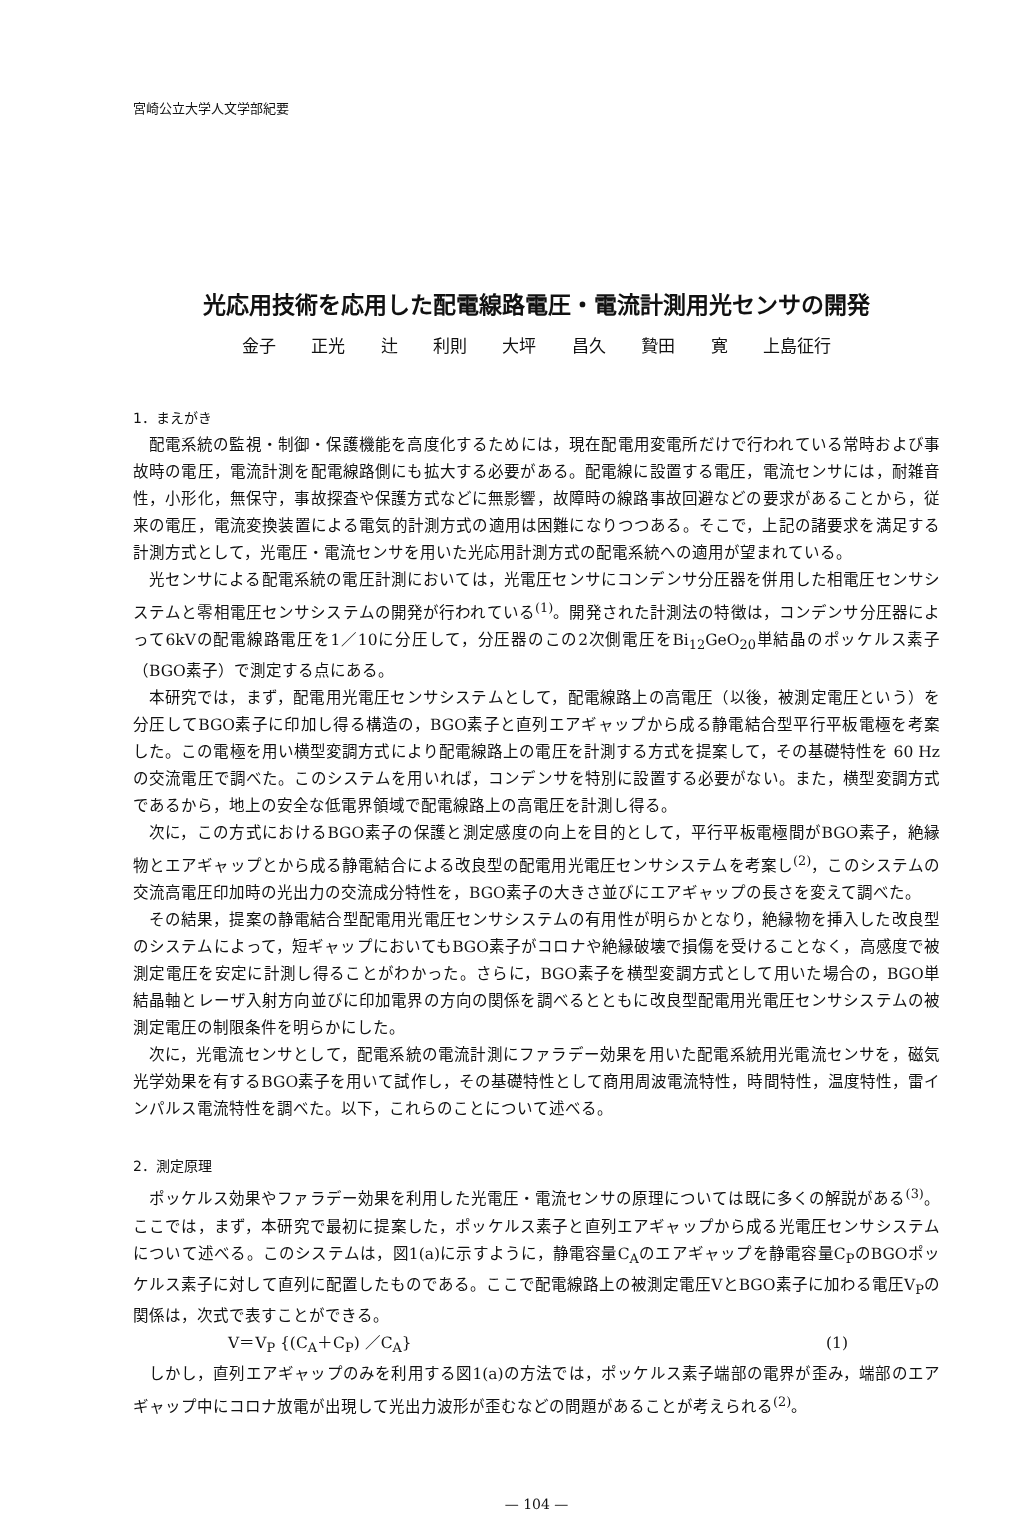宮崎公立大学人文学部紀要
光応用技術を応用した配電線路電圧・電流計測用光センサの開発
金子 正光 辻 利則 大坪 昌久 贄田 寛 上島征行
1．まえがき
配電系統の監視・制御・保護機能を高度化するためには，現在配電用変電所だけで行われている常時および事故時の電圧，電流計測を配電線路側にも拡大する必要がある。配電線に設置する電圧，電流センサには，耐雑音性，小形化，無保守，事故探査や保護方式などに無影響，故障時の線路事故回避などの要求があることから，従来の電圧，電流変換装置による電気的計測方式の適用は困難になりつつある。そこで，上記の諸要求を満足する計測方式として，光電圧・電流センサを用いた光応用計測方式の配電系統への適用が望まれている。
光センサによる配電系統の電圧計測においては，光電圧センサにコンデンサ分圧器を併用した相電圧センサシステムと零相電圧センサシステムの開発が行われている<sup>(1)</sup>。開発された計測法の特徴は，コンデンサ分圧器によって6kVの配電線路電圧を1／10に分圧して，分圧器のこの2次側電圧をBi<sub>12</sub>GeO<sub>20</sub>単結晶のポッケルス素子（BGO素子）で測定する点にある。
本研究では，まず，配電用光電圧センサシステムとして，配電線路上の高電圧（以後，被測定電圧という）を分圧してBGO素子に印加し得る構造の，BGO素子と直列エアギャップから成る静電結合型平行平板電極を考案した。この電極を用い横型変調方式により配電線路上の電圧を計測する方式を提案して，その基礎特性を 60 Hzの交流電圧で調べた。このシステムを用いれば，コンデンサを特別に設置する必要がない。また，横型変調方式であるから，地上の安全な低電界領域で配電線路上の高電圧を計測し得る。
次に，この方式におけるBGO素子の保護と測定感度の向上を目的として，平行平板電極間がBGO素子，絶縁物とエアギャップとから成る静電結合による改良型の配電用光電圧センサシステムを考案し<sup>(2)</sup>，このシステムの交流高電圧印加時の光出力の交流成分特性を，BGO素子の大きさ並びにエアギャップの長さを変えて調べた。
その結果，提案の静電結合型配電用光電圧センサシステムの有用性が明らかとなり，絶縁物を挿入した改良型のシステムによって，短ギャップにおいてもBGO素子がコロナや絶縁破壊で損傷を受けることなく，高感度で被測定電圧を安定に計測し得ることがわかった。さらに，BGO素子を横型変調方式として用いた場合の，BGO単結晶軸とレーザ入射方向並びに印加電界の方向の関係を調べるとともに改良型配電用光電圧センサシステムの被測定電圧の制限条件を明らかにした。
次に，光電流センサとして，配電系統の電流計測にファラデー効果を用いた配電系統用光電流センサを，磁気光学効果を有するBGO素子を用いて試作し，その基礎特性として商用周波電流特性，時間特性，温度特性，雷インパルス電流特性を調べた。以下，これらのことについて述べる。
2．測定原理
ポッケルス効果やファラデー効果を利用した光電圧・電流センサの原理については既に多くの解説がある<sup>(3)</sup>。ここでは，まず，本研究で最初に提案した，ポッケルス素子と直列エアギャップから成る光電圧センサシステムについて述べる。このシステムは，図1(a)に示すように，静電容量C<sub>A</sub>のエアギャップを静電容量C<sub>P</sub>のBGOポッケルス素子に対して直列に配置したものである。ここで配電線路上の被測定電圧VとBGO素子に加わる電圧V<sub>P</sub>の関係は，次式で表すことができる。
V＝V<sub>P</sub> {(C<sub>A</sub>＋C<sub>P</sub>) ／C<sub>A</sub>} (1)
しかし，直列エアギャップのみを利用する図1(a)の方法では，ポッケルス素子端部の電界が歪み，端部のエアギャップ中にコロナ放電が出現して光出力波形が歪むなどの問題があることが考えられる<sup>(2)</sup>。
— 104 —